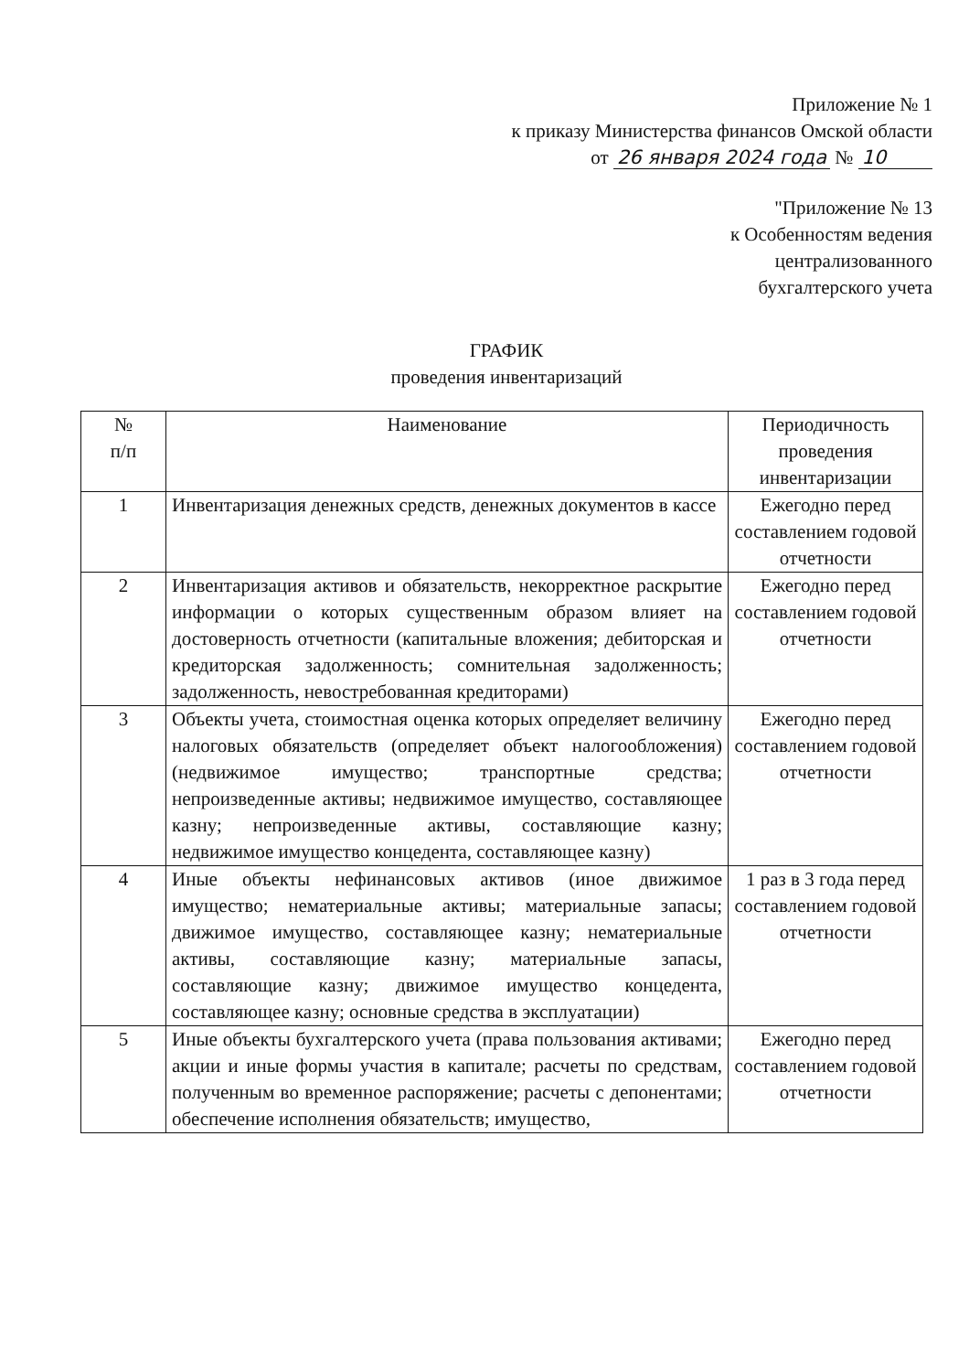Приложение № 1
к приказу Министерства финансов Омской области
от 26 января 2024 года № 10
"Приложение № 13
к Особенностям ведения
централизованного
бухгалтерского учета
ГРАФИК
проведения инвентаризаций
| № п/п | Наименование | Периодичность проведения инвентаризации |
| --- | --- | --- |
| 1 | Инвентаризация денежных средств, денежных документов в кассе | Ежегодно перед составлением годовой отчетности |
| 2 | Инвентаризация активов и обязательств, некорректное раскрытие информации о которых существенным образом влияет на достоверность отчетности (капитальные вложения; дебиторская и кредиторская задолженность; сомнительная задолженность; задолженность, невостребованная кредиторами) | Ежегодно перед составлением годовой отчетности |
| 3 | Объекты учета, стоимостная оценка которых определяет величину налоговых обязательств (определяет объект налогообложения) (недвижимое имущество; транспортные средства; непроизведенные активы; недвижимое имущество, составляющее казну; непроизведенные активы, составляющие казну; недвижимое имущество концедента, составляющее казну) | Ежегодно перед составлением годовой отчетности |
| 4 | Иные объекты нефинансовых активов (иное движимое имущество; нематериальные активы; материальные запасы; движимое имущество, составляющее казну; нематериальные активы, составляющие казну; материальные запасы, составляющие казну; движимое имущество концедента, составляющее казну; основные средства в эксплуатации) | 1 раз в 3 года перед составлением годовой отчетности |
| 5 | Иные объекты бухгалтерского учета (права пользования активами; акции и иные формы участия в капитале; расчеты по средствам, полученным во временное распоряжение; расчеты с депонентами; обеспечение исполнения обязательств; имущество, | Ежегодно перед составлением годовой отчетности |